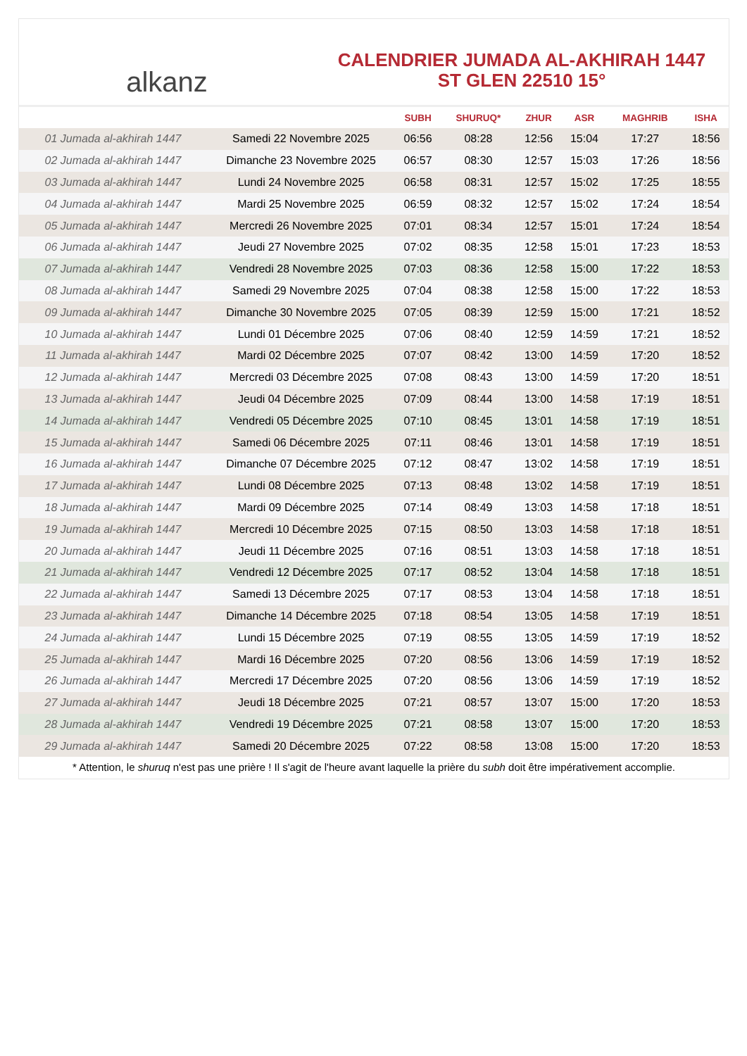alkanz
CALENDRIER JUMADA AL-AKHIRAH 1447
ST GLEN 22510 15°
| | | SUBH | SHURUQ* | ZHUR | ASR | MAGHRIB | ISHA |
| --- | --- | --- | --- | --- | --- | --- | --- |
| 01 Jumada al-akhirah 1447 | Samedi 22 Novembre 2025 | 06:56 | 08:28 | 12:56 | 15:04 | 17:27 | 18:56 |
| 02 Jumada al-akhirah 1447 | Dimanche 23 Novembre 2025 | 06:57 | 08:30 | 12:57 | 15:03 | 17:26 | 18:56 |
| 03 Jumada al-akhirah 1447 | Lundi 24 Novembre 2025 | 06:58 | 08:31 | 12:57 | 15:02 | 17:25 | 18:55 |
| 04 Jumada al-akhirah 1447 | Mardi 25 Novembre 2025 | 06:59 | 08:32 | 12:57 | 15:02 | 17:24 | 18:54 |
| 05 Jumada al-akhirah 1447 | Mercredi 26 Novembre 2025 | 07:01 | 08:34 | 12:57 | 15:01 | 17:24 | 18:54 |
| 06 Jumada al-akhirah 1447 | Jeudi 27 Novembre 2025 | 07:02 | 08:35 | 12:58 | 15:01 | 17:23 | 18:53 |
| 07 Jumada al-akhirah 1447 | Vendredi 28 Novembre 2025 | 07:03 | 08:36 | 12:58 | 15:00 | 17:22 | 18:53 |
| 08 Jumada al-akhirah 1447 | Samedi 29 Novembre 2025 | 07:04 | 08:38 | 12:58 | 15:00 | 17:22 | 18:53 |
| 09 Jumada al-akhirah 1447 | Dimanche 30 Novembre 2025 | 07:05 | 08:39 | 12:59 | 15:00 | 17:21 | 18:52 |
| 10 Jumada al-akhirah 1447 | Lundi 01 Décembre 2025 | 07:06 | 08:40 | 12:59 | 14:59 | 17:21 | 18:52 |
| 11 Jumada al-akhirah 1447 | Mardi 02 Décembre 2025 | 07:07 | 08:42 | 13:00 | 14:59 | 17:20 | 18:52 |
| 12 Jumada al-akhirah 1447 | Mercredi 03 Décembre 2025 | 07:08 | 08:43 | 13:00 | 14:59 | 17:20 | 18:51 |
| 13 Jumada al-akhirah 1447 | Jeudi 04 Décembre 2025 | 07:09 | 08:44 | 13:00 | 14:58 | 17:19 | 18:51 |
| 14 Jumada al-akhirah 1447 | Vendredi 05 Décembre 2025 | 07:10 | 08:45 | 13:01 | 14:58 | 17:19 | 18:51 |
| 15 Jumada al-akhirah 1447 | Samedi 06 Décembre 2025 | 07:11 | 08:46 | 13:01 | 14:58 | 17:19 | 18:51 |
| 16 Jumada al-akhirah 1447 | Dimanche 07 Décembre 2025 | 07:12 | 08:47 | 13:02 | 14:58 | 17:19 | 18:51 |
| 17 Jumada al-akhirah 1447 | Lundi 08 Décembre 2025 | 07:13 | 08:48 | 13:02 | 14:58 | 17:19 | 18:51 |
| 18 Jumada al-akhirah 1447 | Mardi 09 Décembre 2025 | 07:14 | 08:49 | 13:03 | 14:58 | 17:18 | 18:51 |
| 19 Jumada al-akhirah 1447 | Mercredi 10 Décembre 2025 | 07:15 | 08:50 | 13:03 | 14:58 | 17:18 | 18:51 |
| 20 Jumada al-akhirah 1447 | Jeudi 11 Décembre 2025 | 07:16 | 08:51 | 13:03 | 14:58 | 17:18 | 18:51 |
| 21 Jumada al-akhirah 1447 | Vendredi 12 Décembre 2025 | 07:17 | 08:52 | 13:04 | 14:58 | 17:18 | 18:51 |
| 22 Jumada al-akhirah 1447 | Samedi 13 Décembre 2025 | 07:17 | 08:53 | 13:04 | 14:58 | 17:18 | 18:51 |
| 23 Jumada al-akhirah 1447 | Dimanche 14 Décembre 2025 | 07:18 | 08:54 | 13:05 | 14:58 | 17:19 | 18:51 |
| 24 Jumada al-akhirah 1447 | Lundi 15 Décembre 2025 | 07:19 | 08:55 | 13:05 | 14:59 | 17:19 | 18:52 |
| 25 Jumada al-akhirah 1447 | Mardi 16 Décembre 2025 | 07:20 | 08:56 | 13:06 | 14:59 | 17:19 | 18:52 |
| 26 Jumada al-akhirah 1447 | Mercredi 17 Décembre 2025 | 07:20 | 08:56 | 13:06 | 14:59 | 17:19 | 18:52 |
| 27 Jumada al-akhirah 1447 | Jeudi 18 Décembre 2025 | 07:21 | 08:57 | 13:07 | 15:00 | 17:20 | 18:53 |
| 28 Jumada al-akhirah 1447 | Vendredi 19 Décembre 2025 | 07:21 | 08:58 | 13:07 | 15:00 | 17:20 | 18:53 |
| 29 Jumada al-akhirah 1447 | Samedi 20 Décembre 2025 | 07:22 | 08:58 | 13:08 | 15:00 | 17:20 | 18:53 |
* Attention, le shuruq n'est pas une prière ! Il s'agit de l'heure avant laquelle la prière du subh doit être impérativement accomplie.